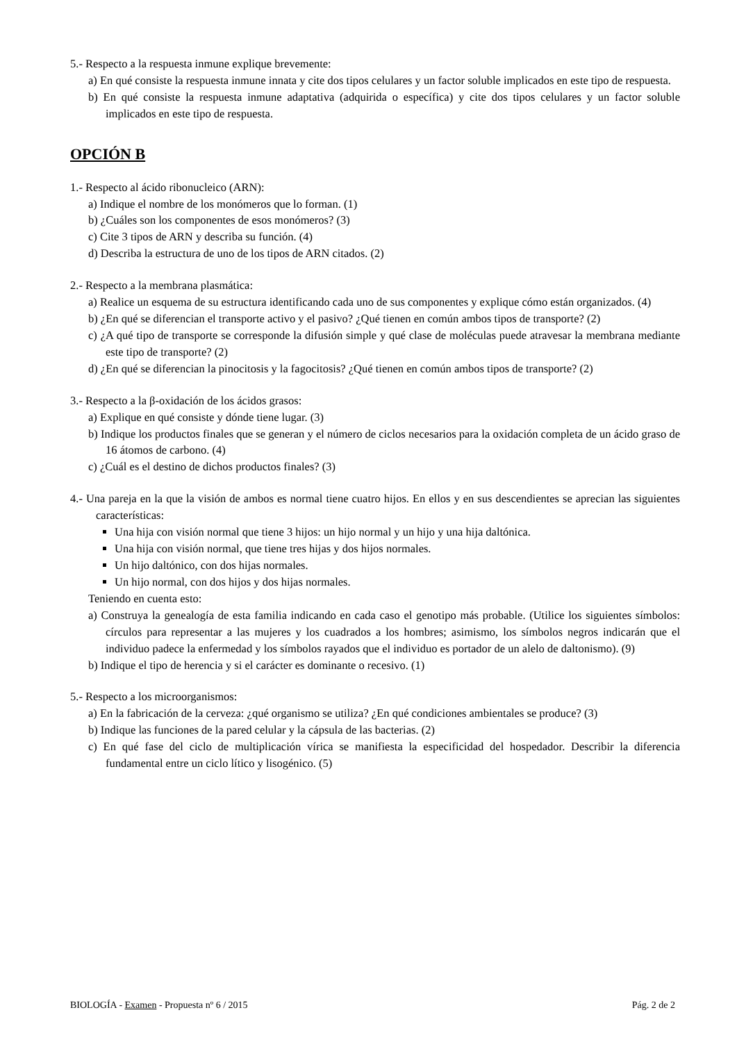5.- Respecto a la respuesta inmune explique brevemente:
a) En qué consiste la respuesta inmune innata y cite dos tipos celulares y un factor soluble implicados en este tipo de respuesta.
b) En qué consiste la respuesta inmune adaptativa (adquirida o específica) y cite dos tipos celulares y un factor soluble implicados en este tipo de respuesta.
OPCIÓN B
1.- Respecto al ácido ribonucleico (ARN):
a) Indique el nombre de los monómeros que lo forman. (1)
b) ¿Cuáles son los componentes de esos monómeros? (3)
c) Cite 3 tipos de ARN y describa su función. (4)
d) Describa la estructura de uno de los tipos de ARN citados. (2)
2.- Respecto a la membrana plasmática:
a) Realice un esquema de su estructura identificando cada uno de sus componentes y explique cómo están organizados. (4)
b) ¿En qué se diferencian el transporte activo y el pasivo? ¿Qué tienen en común ambos tipos de transporte? (2)
c) ¿A qué tipo de transporte se corresponde la difusión simple y qué clase de moléculas puede atravesar la membrana mediante este tipo de transporte? (2)
d) ¿En qué se diferencian la pinocitosis y la fagocitosis? ¿Qué tienen en común ambos tipos de transporte? (2)
3.- Respecto a la β-oxidación de los ácidos grasos:
a) Explique en qué consiste y dónde tiene lugar. (3)
b) Indique los productos finales que se generan y el número de ciclos necesarios para la oxidación completa de un ácido graso de 16 átomos de carbono. (4)
c) ¿Cuál es el destino de dichos productos finales? (3)
4.- Una pareja en la que la visión de ambos es normal tiene cuatro hijos. En ellos y en sus descendientes se aprecian las siguientes características:
Una hija con visión normal que tiene 3 hijos: un hijo normal y un hijo y una hija daltónica.
Una hija con visión normal, que tiene tres hijas y dos hijos normales.
Un hijo daltónico, con dos hijas normales.
Un hijo normal, con dos hijos y dos hijas normales.
Teniendo en cuenta esto:
a) Construya la genealogía de esta familia indicando en cada caso el genotipo más probable. (Utilice los siguientes símbolos: círculos para representar a las mujeres y los cuadrados a los hombres; asimismo, los símbolos negros indicarán que el individuo padece la enfermedad y los símbolos rayados que el individuo es portador de un alelo de daltonismo). (9)
b) Indique el tipo de herencia y si el carácter es dominante o recesivo. (1)
5.- Respecto a los microorganismos:
a) En la fabricación de la cerveza: ¿qué organismo se utiliza? ¿En qué condiciones ambientales se produce? (3)
b) Indique las funciones de la pared celular y la cápsula de las bacterias. (2)
c) En qué fase del ciclo de multiplicación vírica se manifiesta la especificidad del hospedador. Describir la diferencia fundamental entre un ciclo lítico y lisogénico. (5)
BIOLOGÍA - Examen - Propuesta nº 6 / 2015 Pág. 2 de 2